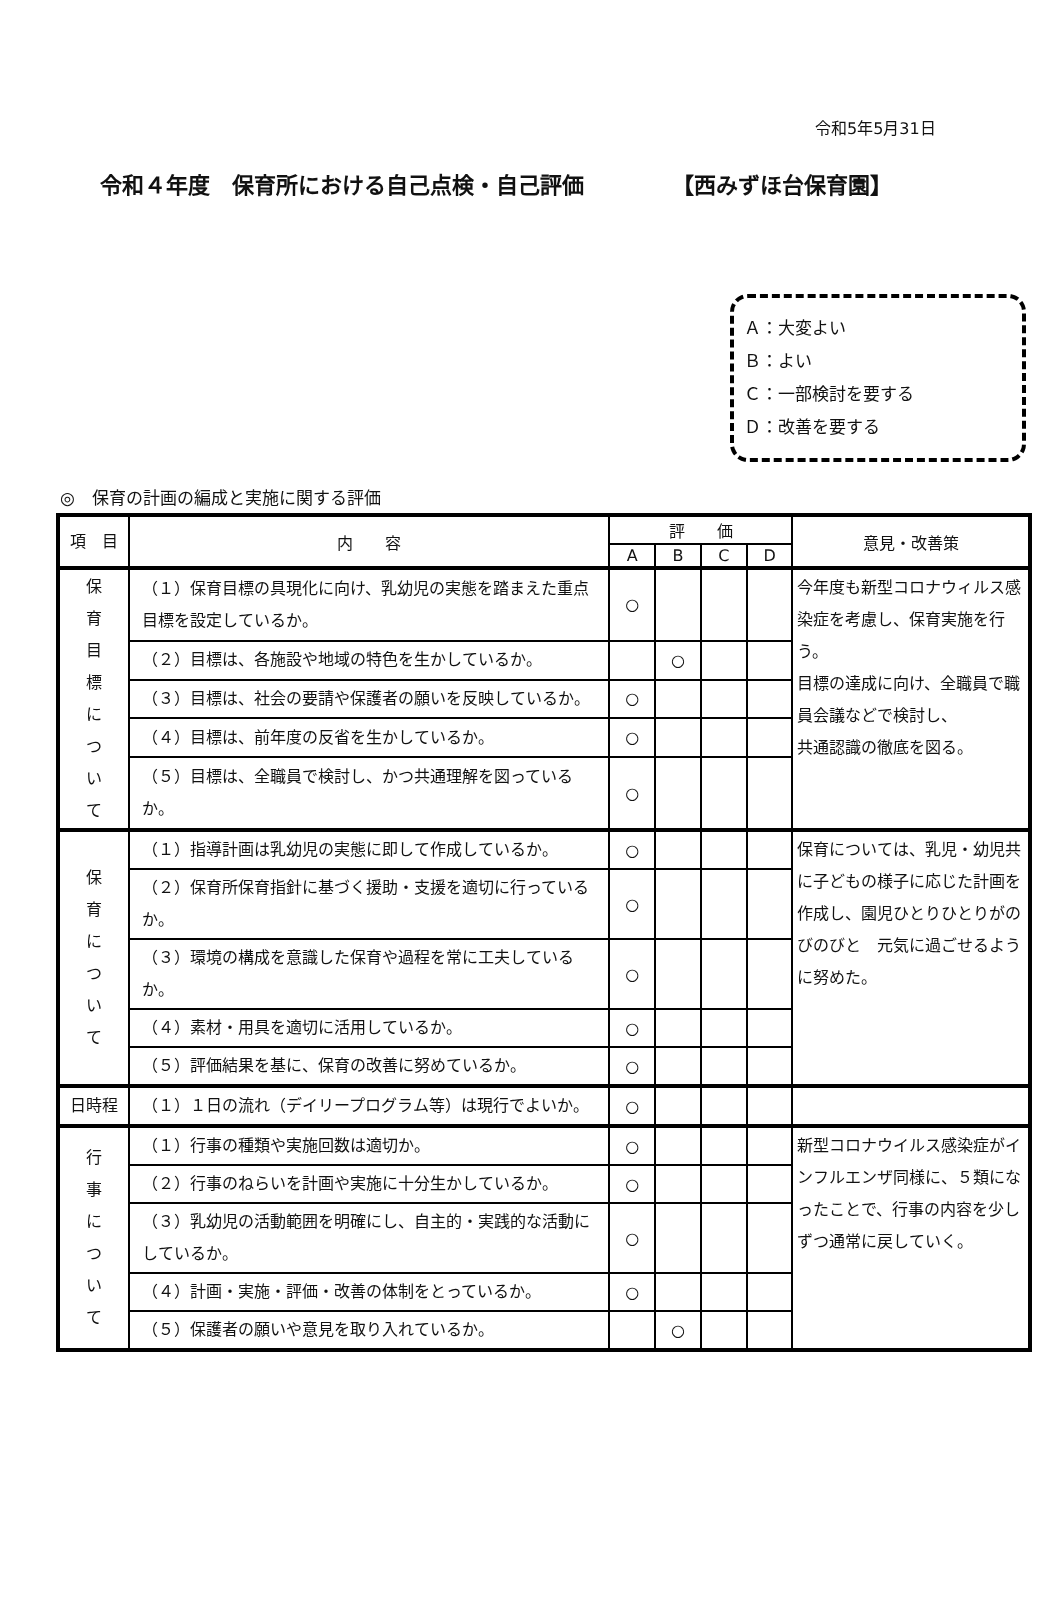令和5年5月31日
令和４年度　保育所における自己点検・自己評価 【西みずほ台保育園】
Ａ：大変よい
Ｂ：よい
Ｃ：一部検討を要する
Ｄ：改善を要する
◎　保育の計画の編成と実施に関する評価
| 項 目 | 内 容 | 評 価 | | | | 意見・改善策 |
| --- | --- | --- | --- | --- | --- | --- |
| | | A | B | C | D | |
| 保 育 目 標 に つ い て | （１）保育目標の具現化に向け、乳幼児の実態を踏まえた重点目標を設定しているか。 | ○ | | | | 今年度も新型コロナウィルス感染症を考慮し、保育実施を行う。 目標の達成に向け、全職員で職員会議などで検討し、 共通認識の徹底を図る。 |
| | （２）目標は、各施設や地域の特色を生かしているか。 | | ○ | | | |
| | （３）目標は、社会の要請や保護者の願いを反映しているか。 | ○ | | | | |
| | （４）目標は、前年度の反省を生かしているか。 | ○ | | | | |
| | （５）目標は、全職員で検討し、かつ共通理解を図っているか。 | ○ | | | | |
| 保 育 に つ い て | （１）指導計画は乳幼児の実態に即して作成しているか。 | ○ | | | | 保育については、乳児・幼児共に子どもの様子に応じた計画を作成し、園児ひとりひとりがのびのびと 元気に過ごせるように努めた。 |
| | （２）保育所保育指針に基づく援助・支援を適切に行っているか。 | ○ | | | | |
| | （３）環境の構成を意識した保育や過程を常に工夫しているか。 | ○ | | | | |
| | （４）素材・用具を適切に活用しているか。 | ○ | | | | |
| | （５）評価結果を基に、保育の改善に努めているか。 | ○ | | | | |
| 日時程 | （１）１日の流れ（デイリープログラム等）は現行でよいか。 | ○ | | | | |
| 行 事 に つ い て | （１）行事の種類や実施回数は適切か。 | ○ | | | | 新型コロナウイルス感染症がインフルエンザ同様に、５類になったことで、行事の内容を少しずつ通常に戻していく。 |
| | （２）行事のねらいを計画や実施に十分生かしているか。 | ○ | | | | |
| | （３）乳幼児の活動範囲を明確にし、自主的・実践的な活動にしているか。 | ○ | | | | |
| | （４）計画・実施・評価・改善の体制をとっているか。 | ○ | | | | |
| | （５）保護者の願いや意見を取り入れているか。 | | ○ | | | |